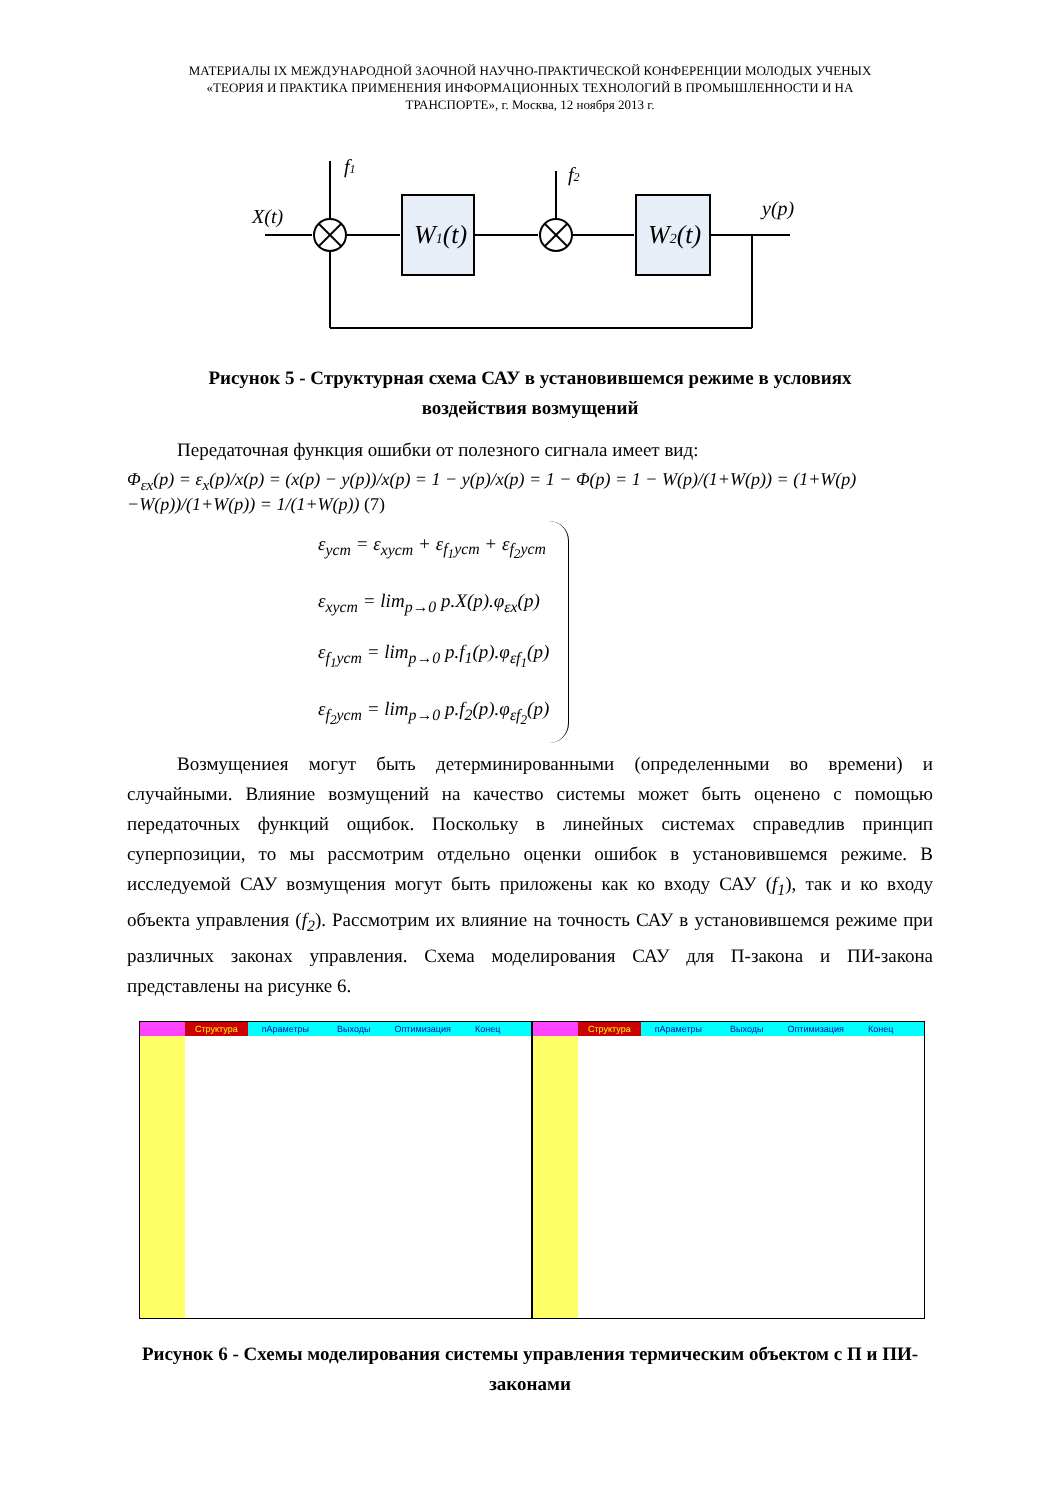МАТЕРИАЛЫ IX МЕЖДУНАРОДНОЙ ЗАОЧНОЙ НАУЧНО-ПРАКТИЧЕСКОЙ КОНФЕРЕНЦИИ МОЛОДЫХ УЧЕНЫХ
«ТЕОРИЯ И ПРАКТИКА ПРИМЕНЕНИЯ ИНФОРМАЦИОННЫХ ТЕХНОЛОГИЙ В ПРОМЫШЛЕННОСТИ И НА
ТРАНСПОРТЕ», г. Москва, 12 ноября 2013 г.
f1
f2
X(t)
y(p)
W1(t)
W2(t)
Рисунок 5 - Структурная схема САУ в установившемся режиме в условиях воздействия возмущений
Передаточная функция ошибки от полезного сигнала имеет вид:
Φ<sub>εx</sub>(p) = ε<sub>x</sub>(p)/x(p) = (x(p) − y(p))/x(p) = 1 − y(p)/x(p) = 1 − Φ(p) = 1 − W(p)/(1+W(p)) = (1+W(p)−W(p))/(1+W(p)) = 1/(1+W(p)) (7)
ε<sub>уст</sub> = ε<sub>xуст</sub> + ε<sub>f<sub>1</sub>уст</sub> + ε<sub>f<sub>2</sub>уст</sub>
ε<sub>xуст</sub> = lim<sub>p→0</sub> p.X(p).φ<sub>εx</sub>(p)
ε<sub>f<sub>1</sub>уст</sub> = lim<sub>p→0</sub> p.f<sub>1</sub>(p).φ<sub>εf<sub>1</sub></sub>(p)
ε<sub>f<sub>2</sub>уст</sub> = lim<sub>p→0</sub> p.f<sub>2</sub>(p).φ<sub>εf<sub>2</sub></sub>(p)
Возмущениея могут быть детерминированными (определенными во времени) и случайными. Влияние возмущений на качество системы может быть оценено с помощью передаточных функций ощибок. Поскольку в линейных системах справедлив принцип суперпозиции, то мы рассмотрим отдельно оценки ошибок в установившемся режиме. В исследуемой САУ возмущения могут быть приложены как ко входу САУ (f<sub>1</sub>), так и ко входу объекта управления (f<sub>2</sub>). Рассмотрим их влияние на точность САУ в установившемся режиме при различных законах управления. Схема моделирования САУ для П-закона и ПИ-закона представлены на рисунке 6.
Структура пАраметры Выходы Оптимизация Конец
Структура пАраметры Выходы Оптимизация Конец
Рисунок 6 - Схемы моделирования системы управления термическим объектом с П и ПИ-законами